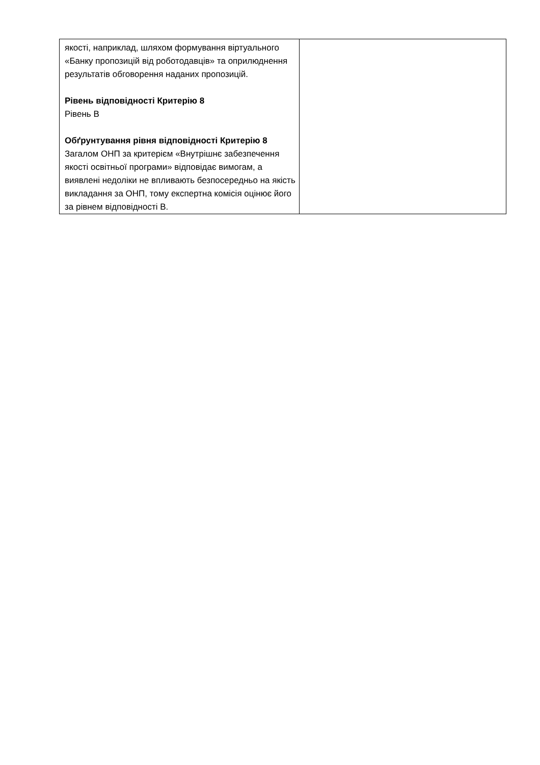| якості, наприклад, шляхом формування віртуального «Банку пропозицій від роботодавців» та оприлюднення результатів обговорення наданих пропозицій. Рівень відповідності Критерію 8 Рівень В Обґрунтування рівня відповідності Критерію 8 Загалом ОНП за критерієм «Внутрішнє забезпечення якості освітньої програми» відповідає вимогам, а виявлені недоліки не впливають безпосередньо на якість викладання за ОНП, тому експертна комісія оцінює його за рівнем відповідності В. | |